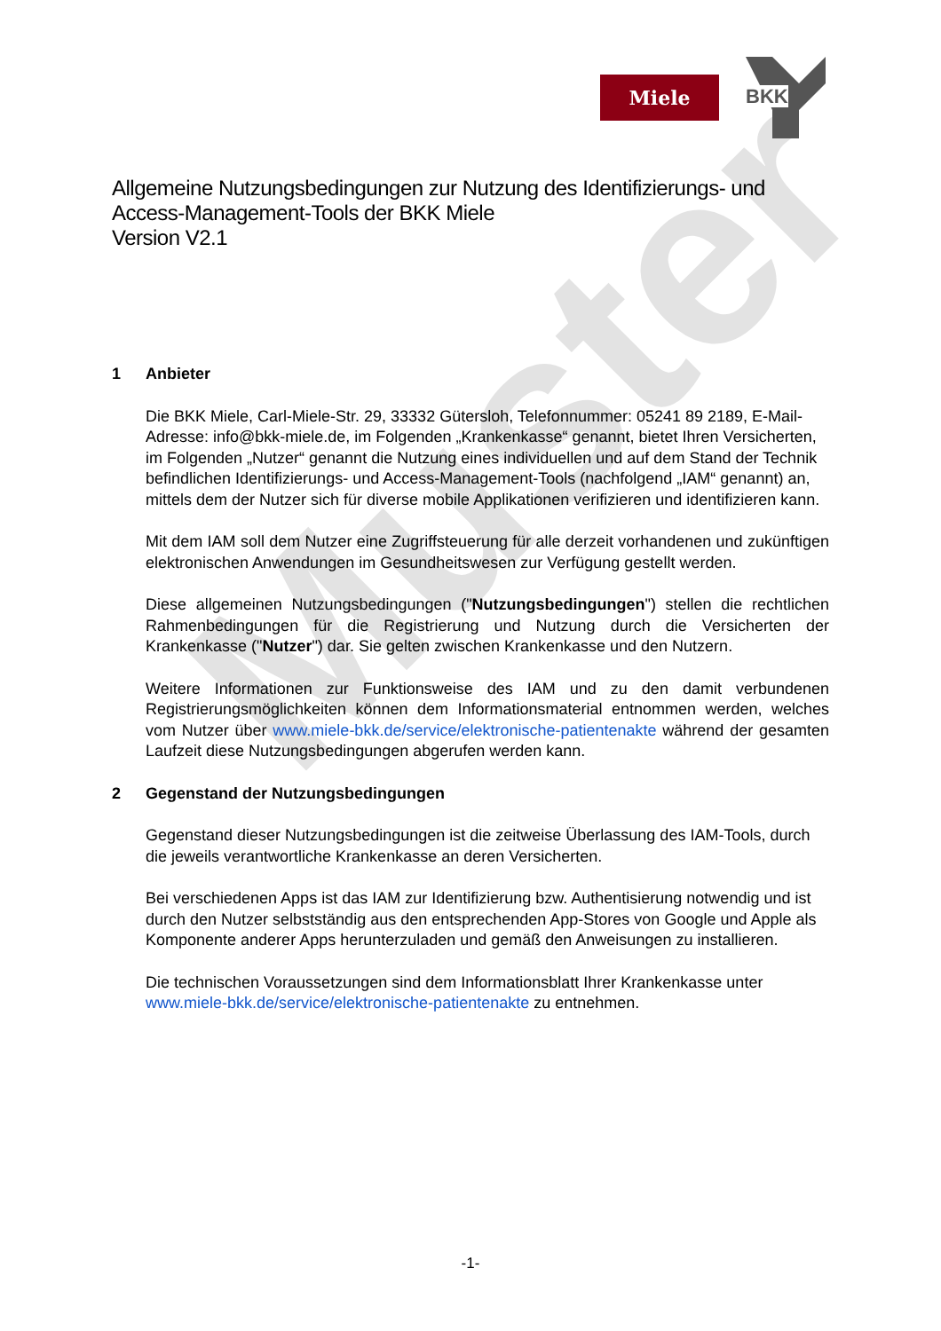Muster
Miele
BKK
Allgemeine Nutzungsbedingungen zur Nutzung des Identifizierungs- und Access-Management-Tools der BKK Miele
Version V2.1
1 Anbieter
Die BKK Miele, Carl-Miele-Str. 29, 33332 Gütersloh, Telefonnummer: 05241 89 2189, E-Mail-Adresse: info@bkk-miele.de, im Folgenden „Krankenkasse“ genannt, bietet Ihren Versicherten, im Folgenden „Nutzer“ genannt die Nutzung eines individuellen und auf dem Stand der Technik befindlichen Identifizierungs- und Access-Management-Tools (nachfolgend „IAM“ genannt) an, mittels dem der Nutzer sich für diverse mobile Applikationen verifizieren und identifizieren kann.
Mit dem IAM soll dem Nutzer eine Zugriffsteuerung für alle derzeit vorhandenen und zukünftigen elektronischen Anwendungen im Gesundheitswesen zur Verfügung gestellt werden.
Diese allgemeinen Nutzungsbedingungen ("Nutzungsbedingungen") stellen die rechtlichen Rahmenbedingungen für die Registrierung und Nutzung durch die Versicherten der Krankenkasse ("Nutzer") dar. Sie gelten zwischen Krankenkasse und den Nutzern.
Weitere Informationen zur Funktionsweise des IAM und zu den damit verbundenen Registrierungsmöglichkeiten können dem Informationsmaterial entnommen werden, welches vom Nutzer über www.miele-bkk.de/service/elektronische-patientenakte während der gesamten Laufzeit diese Nutzungsbedingungen abgerufen werden kann.
2 Gegenstand der Nutzungsbedingungen
Gegenstand dieser Nutzungsbedingungen ist die zeitweise Überlassung des IAM-Tools, durch die jeweils verantwortliche Krankenkasse an deren Versicherten.
Bei verschiedenen Apps ist das IAM zur Identifizierung bzw. Authentisierung notwendig und ist durch den Nutzer selbstständig aus den entsprechenden App-Stores von Google und Apple als Komponente anderer Apps herunterzuladen und gemäß den Anweisungen zu installieren.
Die technischen Voraussetzungen sind dem Informationsblatt Ihrer Krankenkasse unter www.miele-bkk.de/service/elektronische-patientenakte zu entnehmen.
-1-